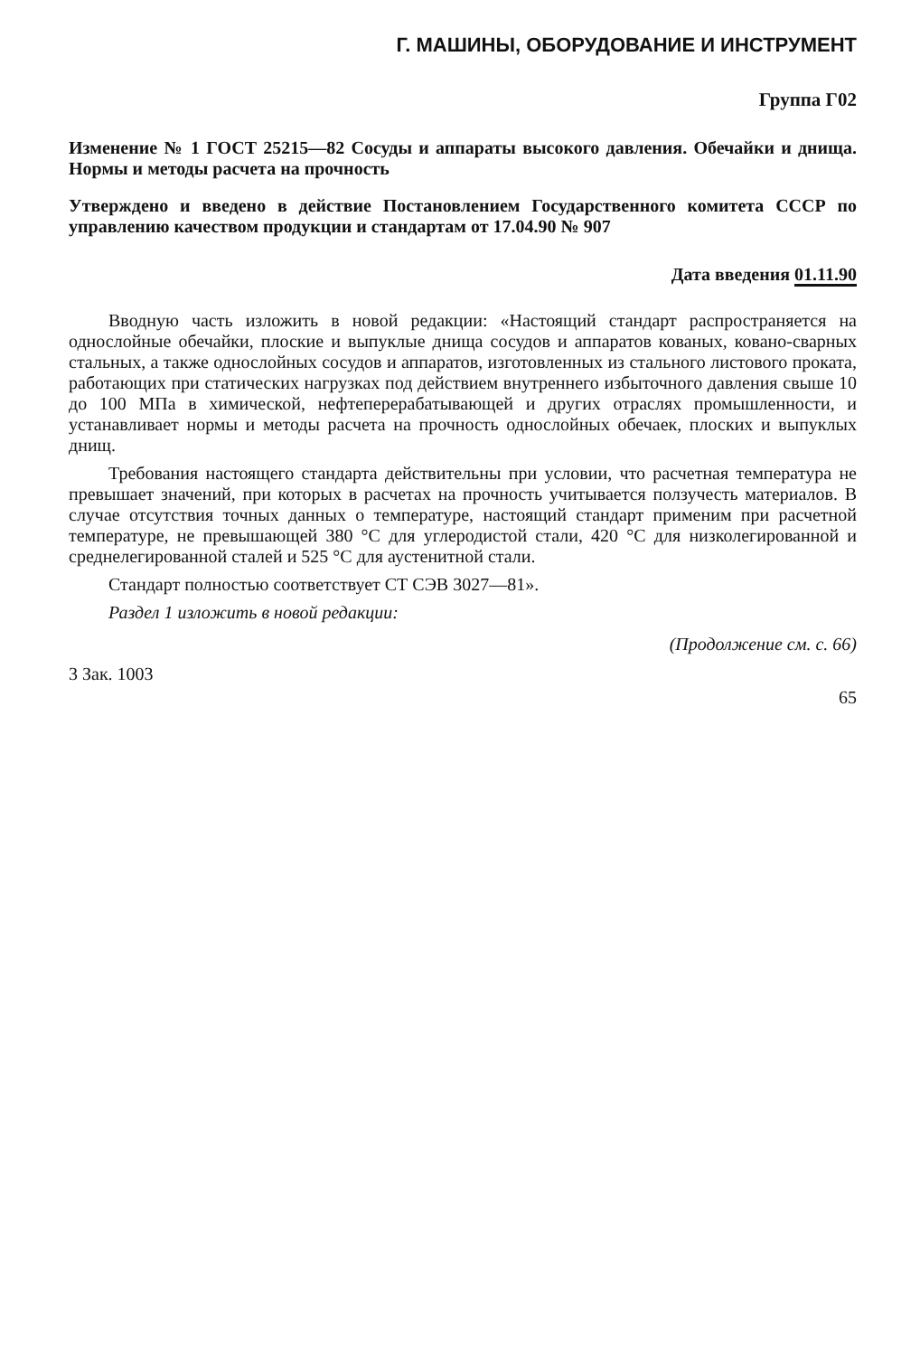Г. МАШИНЫ, ОБОРУДОВАНИЕ И ИНСТРУМЕНТ
Группа Г02
Изменение № 1 ГОСТ 25215—82 Сосуды и аппараты высокого давления. Обечайки и днища. Нормы и методы расчета на прочность
Утверждено и введено в действие Постановлением Государственного комитета СССР по управлению качеством продукции и стандартам от 17.04.90 № 907
Дата введения 01.11.90
Вводную часть изложить в новой редакции: «Настоящий стандарт распространяется на однослойные обечайки, плоские и выпуклые днища сосудов и аппаратов кованых, ковано-сварных стальных, а также однослойных сосудов и аппаратов, изготовленных из стального листового проката, работающих при статических нагрузках под действием внутреннего избыточного давления свыше 10 до 100 МПа в химической, нефтеперерабатывающей и других отраслях промышленности, и устанавливает нормы и методы расчета на прочность однослойных обечаек, плоских и выпуклых днищ.
Требования настоящего стандарта действительны при условии, что расчетная температура не превышает значений, при которых в расчетах на прочность учитывается ползучесть материалов. В случае отсутствия точных данных о температуре, настоящий стандарт применим при расчетной температуре, не превышающей 380 °С для углеродистой стали, 420 °С для низколегированной и среднелегированной сталей и 525 °С для аустенитной стали.
Стандарт полностью соответствует СТ СЭВ 3027—81».
Раздел 1 изложить в новой редакции:
(Продолжение см. с. 66)
3 Зак. 1003
65